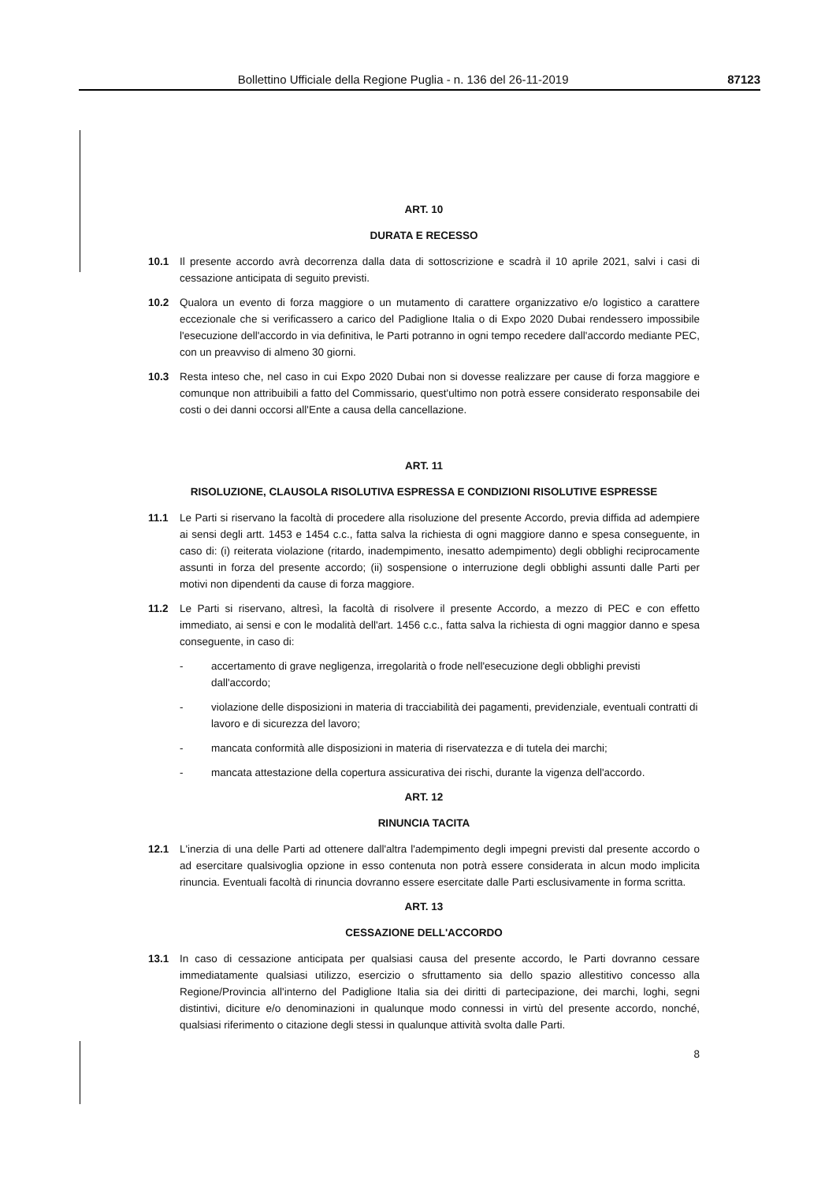Bollettino Ufficiale della Regione Puglia - n. 136 del 26-11-2019 87123
ART. 10
DURATA E RECESSO
10.1 Il presente accordo avrà decorrenza dalla data di sottoscrizione e scadrà il 10 aprile 2021, salvi i casi di cessazione anticipata di seguito previsti.
10.2 Qualora un evento di forza maggiore o un mutamento di carattere organizzativo e/o logistico a carattere eccezionale che si verificassero a carico del Padiglione Italia o di Expo 2020 Dubai rendessero impossibile l'esecuzione dell'accordo in via definitiva, le Parti potranno in ogni tempo recedere dall'accordo mediante PEC, con un preavviso di almeno 30 giorni.
10.3 Resta inteso che, nel caso in cui Expo 2020 Dubai non si dovesse realizzare per cause di forza maggiore e comunque non attribuibili a fatto del Commissario, quest'ultimo non potrà essere considerato responsabile dei costi o dei danni occorsi all'Ente a causa della cancellazione.
ART. 11
RISOLUZIONE, CLAUSOLA RISOLUTIVA ESPRESSA E CONDIZIONI RISOLUTIVE ESPRESSE
11.1 Le Parti si riservano la facoltà di procedere alla risoluzione del presente Accordo, previa diffida ad adempiere ai sensi degli artt. 1453 e 1454 c.c., fatta salva la richiesta di ogni maggiore danno e spesa conseguente, in caso di: (i) reiterata violazione (ritardo, inadempimento, inesatto adempimento) degli obblighi reciprocamente assunti in forza del presente accordo; (ii) sospensione o interruzione degli obblighi assunti dalle Parti per motivi non dipendenti da cause di forza maggiore.
11.2 Le Parti si riservano, altresì, la facoltà di risolvere il presente Accordo, a mezzo di PEC e con effetto immediato, ai sensi e con le modalità dell'art. 1456 c.c., fatta salva la richiesta di ogni maggior danno e spesa conseguente, in caso di:
- accertamento di grave negligenza, irregolarità o frode nell'esecuzione degli obblighi previsti dall'accordo;
- violazione delle disposizioni in materia di tracciabilità dei pagamenti, previdenziale, eventuali contratti di lavoro e di sicurezza del lavoro;
- mancata conformità alle disposizioni in materia di riservatezza e di tutela dei marchi;
- mancata attestazione della copertura assicurativa dei rischi, durante la vigenza dell'accordo.
ART. 12
RINUNCIA TACITA
12.1 L'inerzia di una delle Parti ad ottenere dall'altra l'adempimento degli impegni previsti dal presente accordo o ad esercitare qualsivoglia opzione in esso contenuta non potrà essere considerata in alcun modo implicita rinuncia. Eventuali facoltà di rinuncia dovranno essere esercitate dalle Parti esclusivamente in forma scritta.
ART. 13
CESSAZIONE DELL'ACCORDO
13.1 In caso di cessazione anticipata per qualsiasi causa del presente accordo, le Parti dovranno cessare immediatamente qualsiasi utilizzo, esercizio o sfruttamento sia dello spazio allestitivo concesso alla Regione/Provincia all'interno del Padiglione Italia sia dei diritti di partecipazione, dei marchi, loghi, segni distintivi, diciture e/o denominazioni in qualunque modo connessi in virtù del presente accordo, nonché, qualsiasi riferimento o citazione degli stessi in qualunque attività svolta dalle Parti.
8